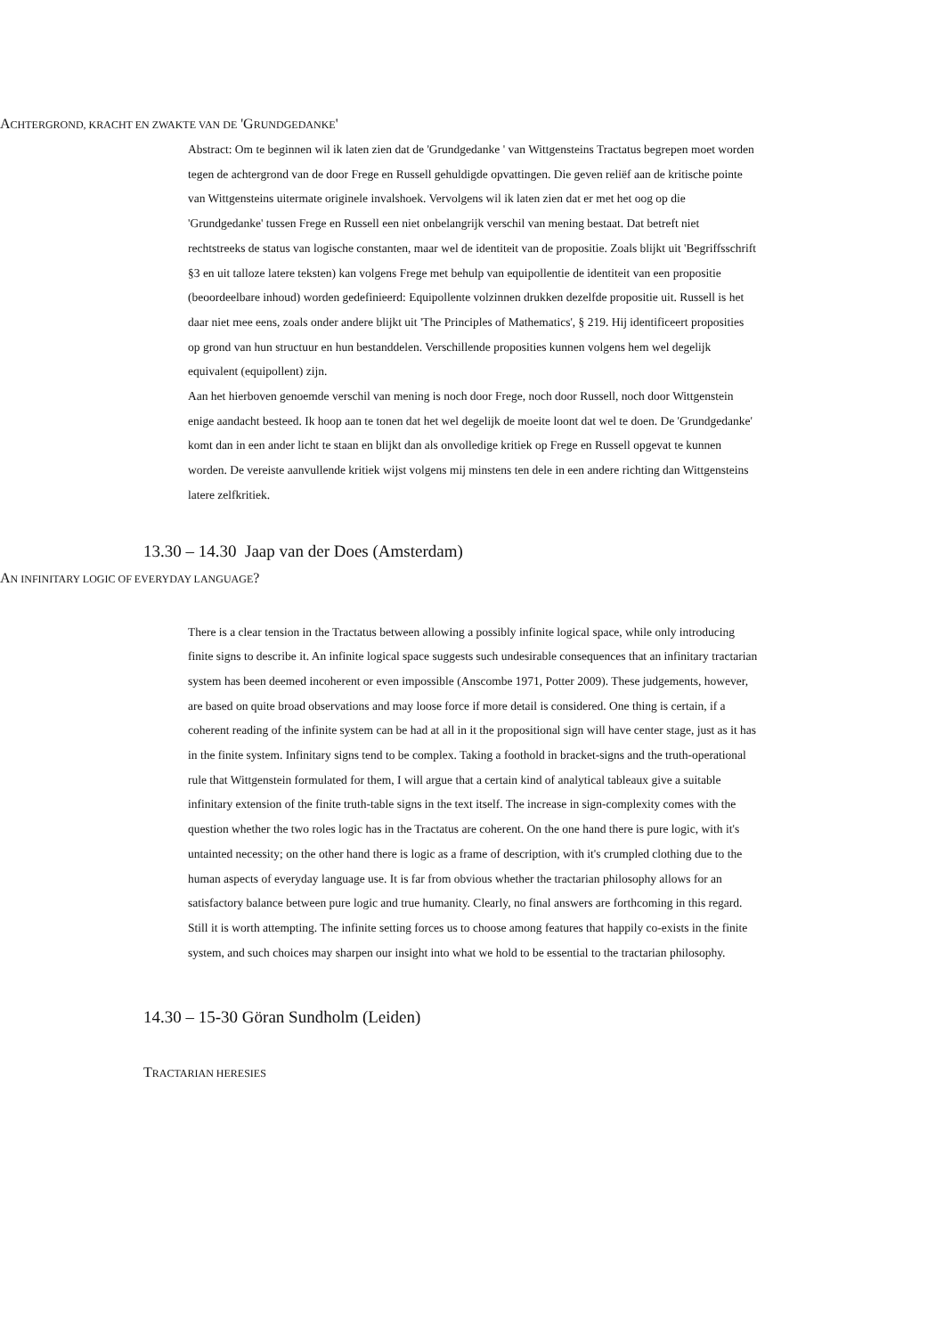ACHTERGROND, KRACHT EN ZWAKTE VAN DE 'GRUNDGEDANKE'
Abstract: Om te beginnen wil ik laten zien dat de 'Grundgedanke ' van Wittgensteins Tractatus begrepen moet worden tegen de achtergrond van de door Frege en Russell gehuldigde opvattingen. Die geven reliëf aan de kritische pointe van Wittgensteins uitermate originele invalshoek. Vervolgens wil ik laten zien dat er met het oog op die 'Grundgedanke' tussen Frege en Russell een niet onbelangrijk verschil van mening bestaat. Dat betreft niet rechtstreeks de status van logische constanten, maar wel de identiteit van de propositie. Zoals blijkt uit 'Begriffsschrift §3 en uit talloze latere teksten) kan volgens Frege met behulp van equipollentie de identiteit van een propositie (beoordeelbare inhoud) worden gedefinieerd: Equipollente volzinnen drukken dezelfde propositie uit. Russell is het daar niet mee eens, zoals onder andere blijkt uit 'The Principles of Mathematics', § 219. Hij identificeert proposities op grond van hun structuur en hun bestanddelen. Verschillende proposities kunnen volgens hem wel degelijk equivalent (equipollent) zijn.
Aan het hierboven genoemde verschil van mening is noch door Frege, noch door Russell, noch door Wittgenstein enige aandacht besteed. Ik hoop aan te tonen dat het wel degelijk de moeite loont dat wel te doen. De 'Grundgedanke' komt dan in een ander licht te staan en blijkt dan als onvolledige kritiek op Frege en Russell opgevat te kunnen worden. De vereiste aanvullende kritiek wijst volgens mij minstens ten dele in een andere richting dan Wittgensteins latere zelfkritiek.
13.30 – 14.30 Jaap van der Does (Amsterdam)
AN INFINITARY LOGIC OF EVERYDAY LANGUAGE?
There is a clear tension in the Tractatus between allowing a possibly infinite logical space, while only introducing finite signs to describe it. An infinite logical space suggests such undesirable consequences that an infinitary tractarian system has been deemed incoherent or even impossible (Anscombe 1971, Potter 2009). These judgements, however, are based on quite broad observations and may loose force if more detail is considered. One thing is certain, if a coherent reading of the infinite system can be had at all in it the propositional sign will have center stage, just as it has in the finite system. Infinitary signs tend to be complex. Taking a foothold in bracket-signs and the truth-operational rule that Wittgenstein formulated for them, I will argue that a certain kind of analytical tableaux give a suitable infinitary extension of the finite truth-table signs in the text itself. The increase in sign-complexity comes with the question whether the two roles logic has in the Tractatus are coherent. On the one hand there is pure logic, with it's untainted necessity; on the other hand there is logic as a frame of description, with it's crumpled clothing due to the human aspects of everyday language use. It is far from obvious whether the tractarian philosophy allows for an satisfactory balance between pure logic and true humanity. Clearly, no final answers are forthcoming in this regard. Still it is worth attempting. The infinite setting forces us to choose among features that happily co-exists in the finite system, and such choices may sharpen our insight into what we hold to be essential to the tractarian philosophy.
14.30 – 15-30 Göran Sundholm (Leiden)
TRACTARIAN HERESIES